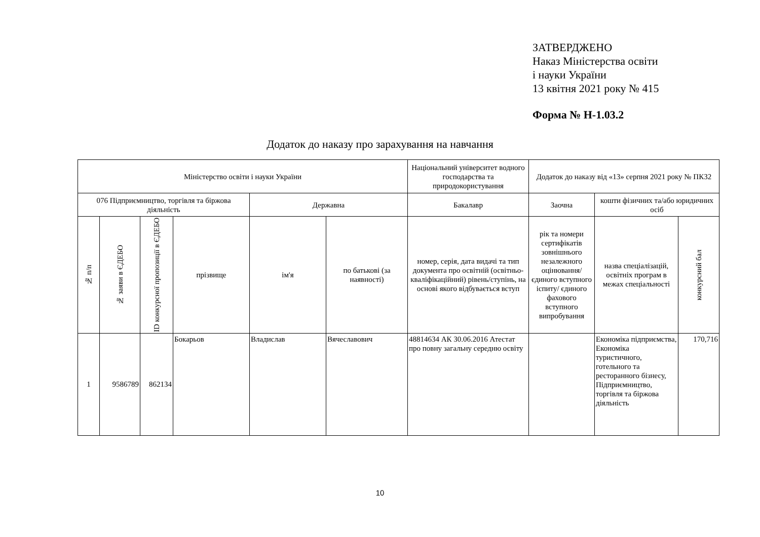ЗАТВЕРДЖЕНО
Наказ Міністерства освіти
і науки України
13 квітня 2021 року № 415
Форма № Н-1.03.2
Додаток до наказу про зарахування на навчання
| Міністерство освіти і науки України | | | | | | Національний університет водного господарства та природокористування | Додаток до наказу від «13» серпня 2021 року № ПК32 | | |
| 076 Підприємництво, торгівля та біржова діяльність | | | | Державна | | Бакалавр | Заочна | кошти фізичних та/або юридичних осіб | |
| № п/п | № заяви в ЄДЕБО | ID конкурсної пропозиції в ЄДЕБО | прізвище | ім'я | по батькові (за наявності) | номер, серія, дата видачі та тип документа про освітній (освітньо-кваліфікаційний) рівень/ступінь, на основі якого відбувається вступ | рік та номери сертифікатів зовнішнього незалежного оцінювання/ єдиного вступного іспиту/ єдиного фахового вступного випробування | назва спеціалізацій, освітніх програм в межах спеціальності | конкурсний бал |
| 1 | 9586789 | 862134 | Бокарьов | Владислав | Вячеславович | 48814634 АК 30.06.2016 Атестат про повну загальну середню освіту | | Економіка підприємства, Економіка туристичного, готельного та ресторанного бізнесу, Підприємництво, торгівля та біржова діяльність | 170,716 |
10